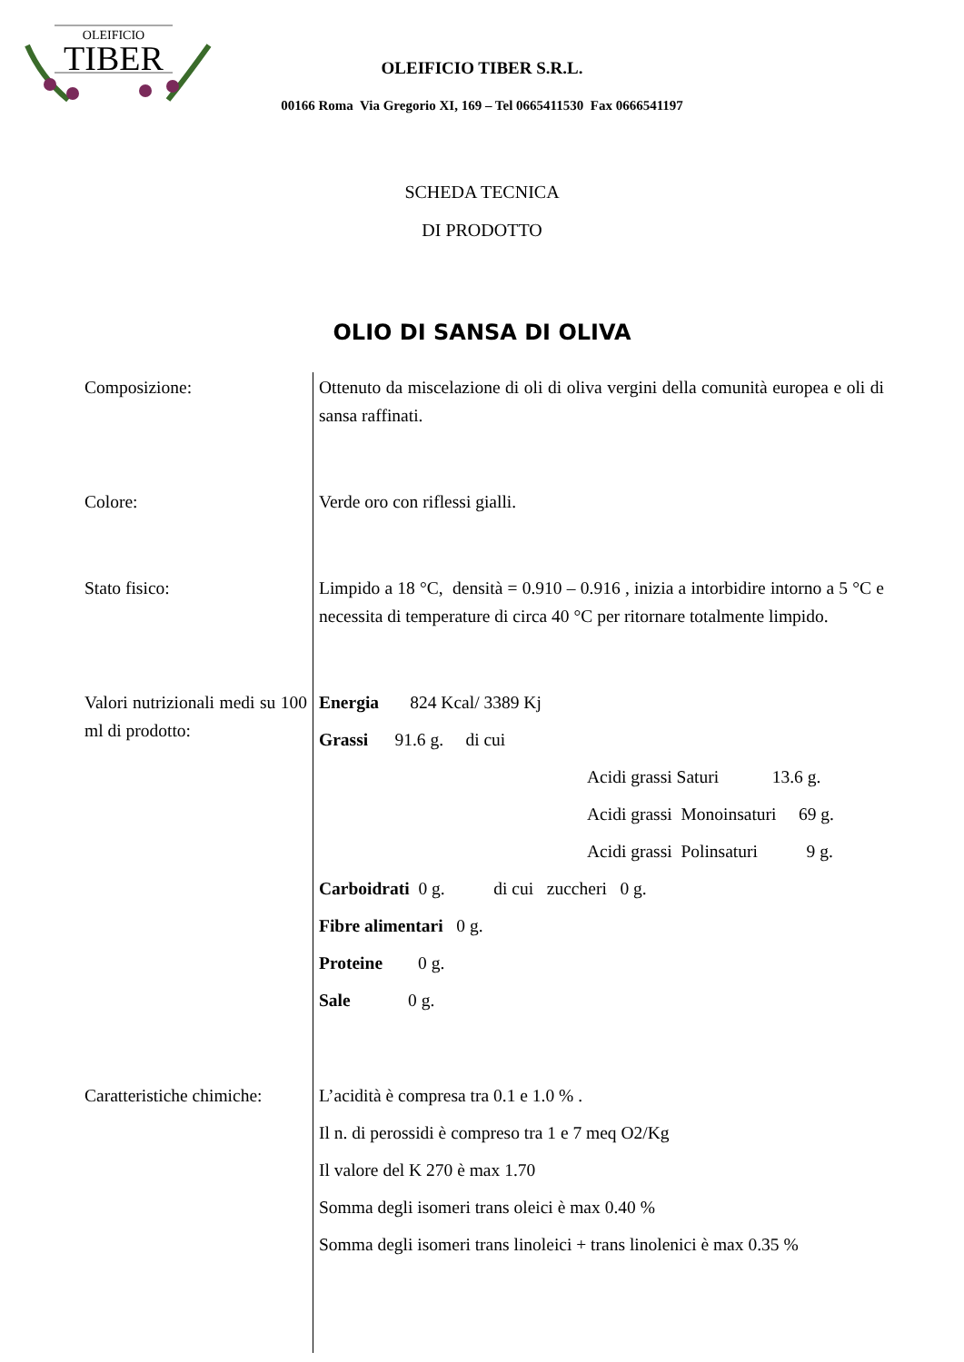OLEIFICIO
TIBER
OLEIFICIO TIBER S.R.L.
00166 Roma Via Gregorio XI, 169 – Tel 0665411530 Fax 0666541197
SCHEDA TECNICA
DI PRODOTTO
OLIO DI SANSA DI OLIVA
| Composizione: | Ottenuto da miscelazione di oli di oliva vergini della comunità europea e oli di sansa raffinati. |
| Colore: | Verde oro con riflessi gialli. |
| Stato fisico: | Limpido a 18 °C, densità = 0.910 – 0.916 , inizia a intorbidire intorno a 5 °C e necessita di temperature di circa 40 °C per ritornare totalmente limpido. |
| Valori nutrizionali medi su 100 ml di prodotto: | Energia 824 Kcal/ 3389 Kj Grassi 91.6 g. di cui Acidi grassi Saturi 13.6 g. Acidi grassi Monoinsaturi 69 g. Acidi grassi Polinsaturi 9 g. Carboidrati 0 g. di cui zuccheri 0 g. Fibre alimentari 0 g. Proteine 0 g. Sale 0 g. |
| Caratteristiche chimiche: | L’acidità è compresa tra 0.1 e 1.0 % . Il n. di perossidi è compreso tra 1 e 7 meq O2/Kg Il valore del K 270 è max 1.70 Somma degli isomeri trans oleici è max 0.40 % Somma degli isomeri trans linoleici + trans linolenici è max 0.35 % |